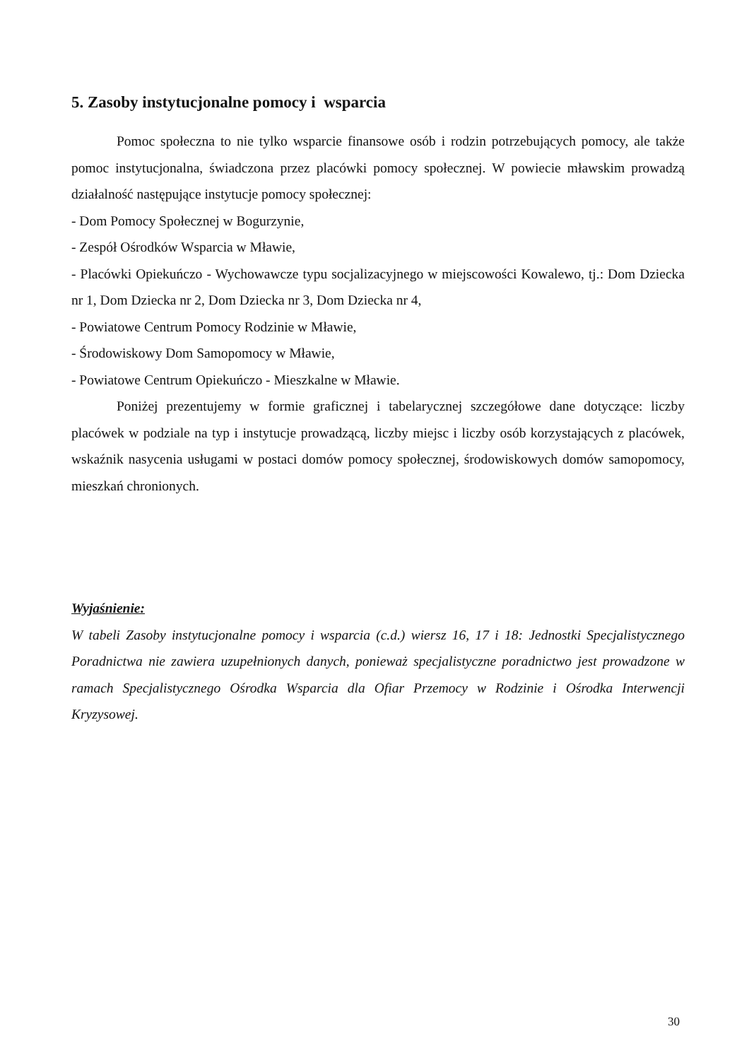5. Zasoby instytucjonalne pomocy i wsparcia
Pomoc społeczna to nie tylko wsparcie finansowe osób i rodzin potrzebujących pomocy, ale także pomoc instytucjonalna, świadczona przez placówki pomocy społecznej. W powiecie mławskim prowadzą działalność następujące instytucje pomocy społecznej:
- Dom Pomocy Społecznej w Bogurzynie,
- Zespół Ośrodków Wsparcia w Mławie,
- Placówki Opiekuńczo - Wychowawcze typu socjalizacyjnego w miejscowości Kowalewo, tj.: Dom Dziecka nr 1, Dom Dziecka nr 2, Dom Dziecka nr 3, Dom Dziecka nr 4,
- Powiatowe Centrum Pomocy Rodzinie w Mławie,
- Środowiskowy Dom Samopomocy w Mławie,
- Powiatowe Centrum Opiekuńczo - Mieszkalne w Mławie.
Poniżej prezentujemy w formie graficznej i tabelarycznej szczegółowe dane dotyczące: liczby placówek w podziale na typ i instytucje prowadzącą, liczby miejsc i liczby osób korzystających z placówek, wskaźnik nasycenia usługami w postaci domów pomocy społecznej, środowiskowych domów samopomocy, mieszkań chronionych.
Wyjaśnienie:
W tabeli Zasoby instytucjonalne pomocy i wsparcia (c.d.) wiersz 16, 17 i 18: Jednostki Specjalistycznego Poradnictwa nie zawiera uzupełnionych danych, ponieważ specjalistyczne poradnictwo jest prowadzone w ramach Specjalistycznego Ośrodka Wsparcia dla Ofiar Przemocy w Rodzinie i Ośrodka Interwencji Kryzysowej.
30